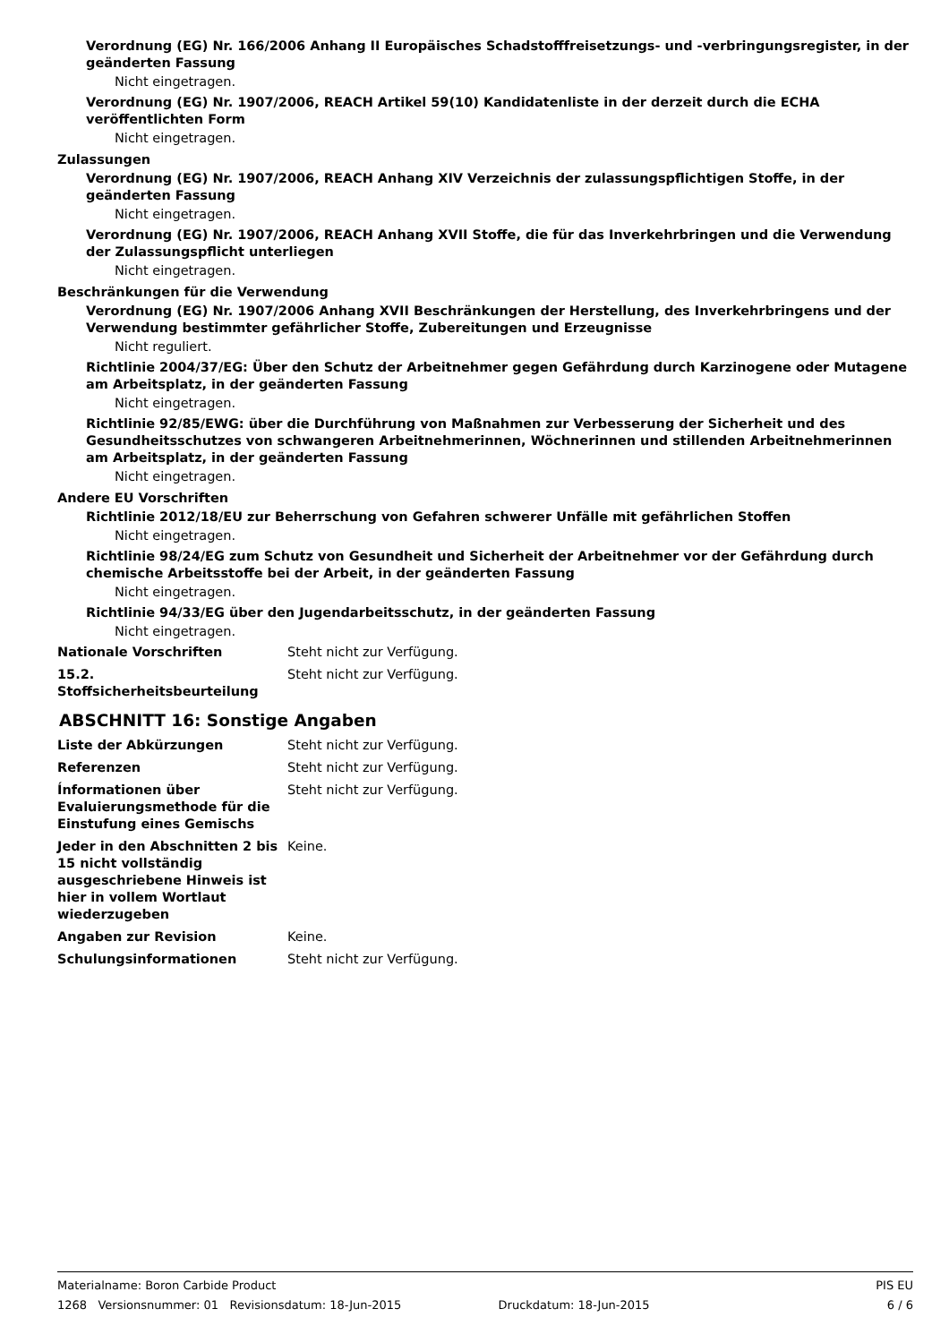Verordnung (EG) Nr. 166/2006 Anhang II Europäisches Schadstofffreisetzungs- und -verbringungsregister, in der geänderten Fassung
Nicht eingetragen.
Verordnung (EG) Nr. 1907/2006, REACH Artikel 59(10) Kandidatenliste in der derzeit durch die ECHA veröffentlichten Form
Nicht eingetragen.
Zulassungen
Verordnung (EG) Nr. 1907/2006, REACH Anhang XIV Verzeichnis der zulassungspflichtigen Stoffe, in der geänderten Fassung
Nicht eingetragen.
Verordnung (EG) Nr. 1907/2006, REACH Anhang XVII Stoffe, die für das Inverkehrbringen und die Verwendung der Zulassungspflicht unterliegen
Nicht eingetragen.
Beschränkungen für die Verwendung
Verordnung (EG) Nr. 1907/2006 Anhang XVII Beschränkungen der Herstellung, des Inverkehrbringens und der Verwendung bestimmter gefährlicher Stoffe, Zubereitungen und Erzeugnisse
Nicht reguliert.
Richtlinie 2004/37/EG: Über den Schutz der Arbeitnehmer gegen Gefährdung durch Karzinogene oder Mutagene am Arbeitsplatz, in der geänderten Fassung
Nicht eingetragen.
Richtlinie 92/85/EWG: über die Durchführung von Maßnahmen zur Verbesserung der Sicherheit und des Gesundheitsschutzes von schwangeren Arbeitnehmerinnen, Wöchnerinnen und stillenden Arbeitnehmerinnen am Arbeitsplatz, in der geänderten Fassung
Nicht eingetragen.
Andere EU Vorschriften
Richtlinie 2012/18/EU zur Beherrschung von Gefahren schwerer Unfälle mit gefährlichen Stoffen
Nicht eingetragen.
Richtlinie 98/24/EG zum Schutz von Gesundheit und Sicherheit der Arbeitnehmer vor der Gefährdung durch chemische Arbeitsstoffe bei der Arbeit, in der geänderten Fassung
Nicht eingetragen.
Richtlinie 94/33/EG über den Jugendarbeitsschutz, in der geänderten Fassung
Nicht eingetragen.
Nationale Vorschriften Steht nicht zur Verfügung.
15.2. Stoffsicherheitsbeurteilung
Steht nicht zur Verfügung.
ABSCHNITT 16: Sonstige Angaben
Liste der Abkürzungen Steht nicht zur Verfügung.
Referenzen Steht nicht zur Verfügung.
Ínformationen über Evaluierungsmethode für die Einstufung eines Gemischs
Steht nicht zur Verfügung.
Jeder in den Abschnitten 2 bis 15 nicht vollständig ausgeschriebene Hinweis ist hier in vollem Wortlaut wiederzugeben
Keine.
Angaben zur Revision Keine.
Schulungsinformationen Steht nicht zur Verfügung.
Materialname: Boron Carbide Product PIS EU
1268 Versionsnummer: 01 Revisionsdatum: 18-Jun-2015 Druckdatum: 18-Jun-2015 6 / 6